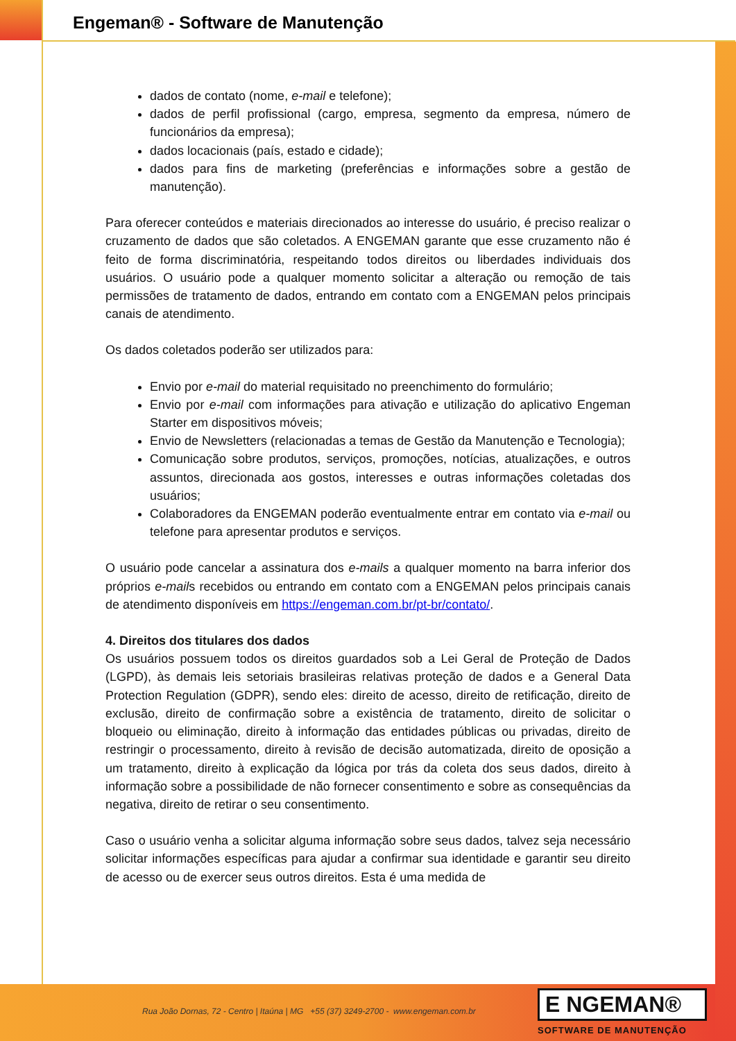Engeman® - Software de Manutenção
dados de contato (nome, e-mail e telefone);
dados de perfil profissional (cargo, empresa, segmento da empresa, número de funcionários da empresa);
dados locacionais (país, estado e cidade);
dados para fins de marketing (preferências e informações sobre a gestão de manutenção).
Para oferecer conteúdos e materiais direcionados ao interesse do usuário, é preciso realizar o cruzamento de dados que são coletados. A ENGEMAN garante que esse cruzamento não é feito de forma discriminatória, respeitando todos direitos ou liberdades individuais dos usuários. O usuário pode a qualquer momento solicitar a alteração ou remoção de tais permissões de tratamento de dados, entrando em contato com a ENGEMAN pelos principais canais de atendimento.
Os dados coletados poderão ser utilizados para:
Envio por e-mail do material requisitado no preenchimento do formulário;
Envio por e-mail com informações para ativação e utilização do aplicativo Engeman Starter em dispositivos móveis;
Envio de Newsletters (relacionadas a temas de Gestão da Manutenção e Tecnologia);
Comunicação sobre produtos, serviços, promoções, notícias, atualizações, e outros assuntos, direcionada aos gostos, interesses e outras informações coletadas dos usuários;
Colaboradores da ENGEMAN poderão eventualmente entrar em contato via e-mail ou telefone para apresentar produtos e serviços.
O usuário pode cancelar a assinatura dos e-mails a qualquer momento na barra inferior dos próprios e-mails recebidos ou entrando em contato com a ENGEMAN pelos principais canais de atendimento disponíveis em https://engeman.com.br/pt-br/contato/.
4. Direitos dos titulares dos dados
Os usuários possuem todos os direitos guardados sob a Lei Geral de Proteção de Dados (LGPD), às demais leis setoriais brasileiras relativas proteção de dados e a General Data Protection Regulation (GDPR), sendo eles: direito de acesso, direito de retificação, direito de exclusão, direito de confirmação sobre a existência de tratamento, direito de solicitar o bloqueio ou eliminação, direito à informação das entidades públicas ou privadas, direito de restringir o processamento, direito à revisão de decisão automatizada, direito de oposição a um tratamento, direito à explicação da lógica por trás da coleta dos seus dados, direito à informação sobre a possibilidade de não fornecer consentimento e sobre as consequências da negativa, direito de retirar o seu consentimento.
Caso o usuário venha a solicitar alguma informação sobre seus dados, talvez seja necessário solicitar informações específicas para ajudar a confirmar sua identidade e garantir seu direito de acesso ou de exercer seus outros direitos. Esta é uma medida de
Rua João Dornas, 72 - Centro | Itaúna | MG +55 (37) 3249-2700 - www.engeman.com.br
E NGEMAN®
SOFTWARE DE MANUTENÇÃO